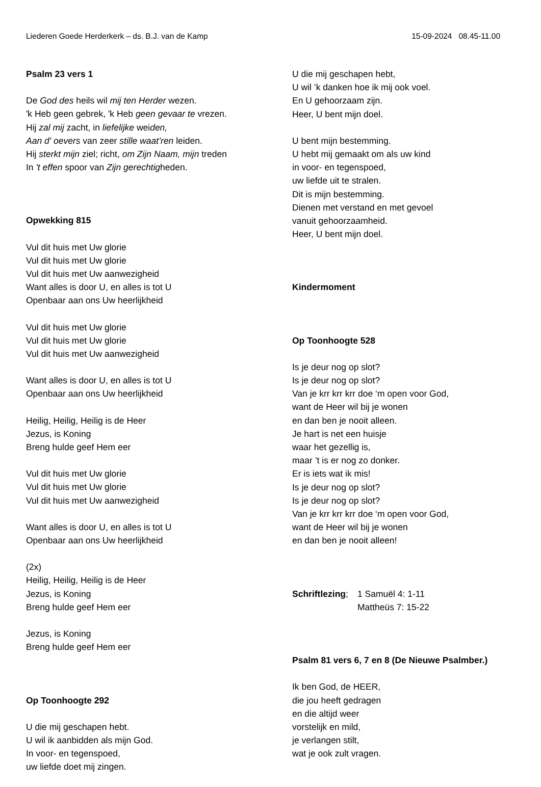Liederen Goede Herderkerk – ds. B.J. van de Kamp 15-09-2024 08.45-11.00
Psalm 23 vers 1
De God des heils wil mij ten Herder wezen.
'k Heb geen gebrek, 'k Heb geen gevaar te vrezen.
Hij zal mij zacht, in liefelijke weiden,
Aan d' oevers van zeer stille waat’ren leiden.
Hij sterkt mijn ziel; richt, om Zijn Naam, mijn treden
In 't effen spoor van Zijn gerechtigheden.
Opwekking 815
Vul dit huis met Uw glorie
Vul dit huis met Uw glorie
Vul dit huis met Uw aanwezigheid
Want alles is door U, en alles is tot U
Openbaar aan ons Uw heerlijkheid
Vul dit huis met Uw glorie
Vul dit huis met Uw glorie
Vul dit huis met Uw aanwezigheid
Want alles is door U, en alles is tot U
Openbaar aan ons Uw heerlijkheid
Heilig, Heilig, Heilig is de Heer
Jezus, is Koning
Breng hulde geef Hem eer
Vul dit huis met Uw glorie
Vul dit huis met Uw glorie
Vul dit huis met Uw aanwezigheid
Want alles is door U, en alles is tot U
Openbaar aan ons Uw heerlijkheid
(2x)
Heilig, Heilig, Heilig is de Heer
Jezus, is Koning
Breng hulde geef Hem eer
Jezus, is Koning
Breng hulde geef Hem eer
Op Toonhoogte 292
U die mij geschapen hebt.
U wil ik aanbidden als mijn God.
In voor- en tegenspoed,
uw liefde doet mij zingen.
U die mij geschapen hebt,
U wil ’k danken hoe ik mij ook voel.
En U gehoorzaam zijn.
Heer, U bent mijn doel.
U bent mijn bestemming.
U hebt mij gemaakt om als uw kind
in voor- en tegenspoed,
uw liefde uit te stralen.
Dit is mijn bestemming.
Dienen met verstand en met gevoel
vanuit gehoorzaamheid.
Heer, U bent mijn doel.
Kindermoment
Op Toonhoogte 528
Is je deur nog op slot?
Is je deur nog op slot?
Van je krr krr krr doe ‘m open voor God,
want de Heer wil bij je wonen
en dan ben je nooit alleen.
Je hart is net een huisje
waar het gezellig is,
maar ’t is er nog zo donker.
Er is iets wat ik mis!
Is je deur nog op slot?
Is je deur nog op slot?
Van je krr krr krr doe ‘m open voor God,
want de Heer wil bij je wonen
en dan ben je nooit alleen!
Schriftlezing; 1 Samuël 4: 1-11
Mattheüs 7: 15-22
Psalm 81 vers 6, 7 en 8 (De Nieuwe Psalmber.)
Ik ben God, de HEER,
die jou heeft gedragen
en die altijd weer
vorstelijk en mild,
je verlangen stilt,
wat je ook zult vragen.